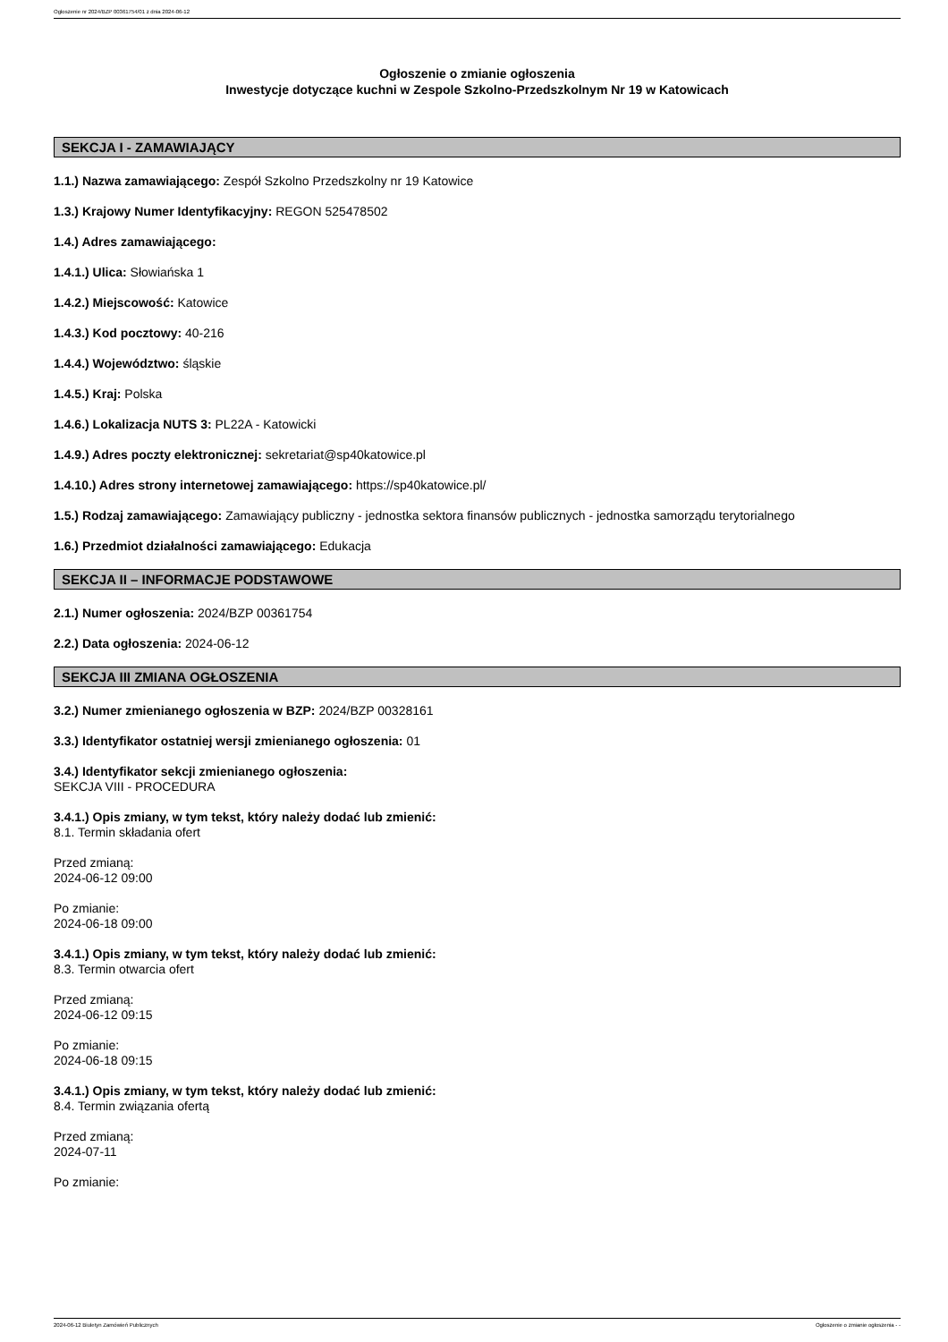Ogłoszenie nr 2024/BZP 00361754/01 z dnia 2024-06-12
Ogłoszenie o zmianie ogłoszenia
Inwestycje dotyczące kuchni w Zespole Szkolno-Przedszkolnym Nr 19 w Katowicach
SEKCJA I - ZAMAWIAJĄCY
1.1.) Nazwa zamawiającego: Zespół Szkolno Przedszkolny nr 19 Katowice
1.3.) Krajowy Numer Identyfikacyjny: REGON 525478502
1.4.) Adres zamawiającego:
1.4.1.) Ulica: Słowiańska 1
1.4.2.) Miejscowość: Katowice
1.4.3.) Kod pocztowy: 40-216
1.4.4.) Województwo: śląskie
1.4.5.) Kraj: Polska
1.4.6.) Lokalizacja NUTS 3: PL22A - Katowicki
1.4.9.) Adres poczty elektronicznej: sekretariat@sp40katowice.pl
1.4.10.) Adres strony internetowej zamawiającego: https://sp40katowice.pl/
1.5.) Rodzaj zamawiającego: Zamawiający publiczny - jednostka sektora finansów publicznych - jednostka samorządu terytorialnego
1.6.) Przedmiot działalności zamawiającego: Edukacja
SEKCJA II – INFORMACJE PODSTAWOWE
2.1.) Numer ogłoszenia: 2024/BZP 00361754
2.2.) Data ogłoszenia: 2024-06-12
SEKCJA III ZMIANA OGŁOSZENIA
3.2.) Numer zmienianego ogłoszenia w BZP: 2024/BZP 00328161
3.3.) Identyfikator ostatniej wersji zmienianego ogłoszenia: 01
3.4.) Identyfikator sekcji zmienianego ogłoszenia:
SEKCJA VIII - PROCEDURA
3.4.1.) Opis zmiany, w tym tekst, który należy dodać lub zmienić:
8.1. Termin składania ofert
Przed zmianą:
2024-06-12 09:00
Po zmianie:
2024-06-18 09:00
3.4.1.) Opis zmiany, w tym tekst, który należy dodać lub zmienić:
8.3. Termin otwarcia ofert
Przed zmianą:
2024-06-12 09:15
Po zmianie:
2024-06-18 09:15
3.4.1.) Opis zmiany, w tym tekst, który należy dodać lub zmienić:
8.4. Termin związania ofertą
Przed zmianą:
2024-07-11
Po zmianie:
2024-06-12 Biuletyn Zamówień Publicznych Ogłoszenie o zmianie ogłoszenia - -